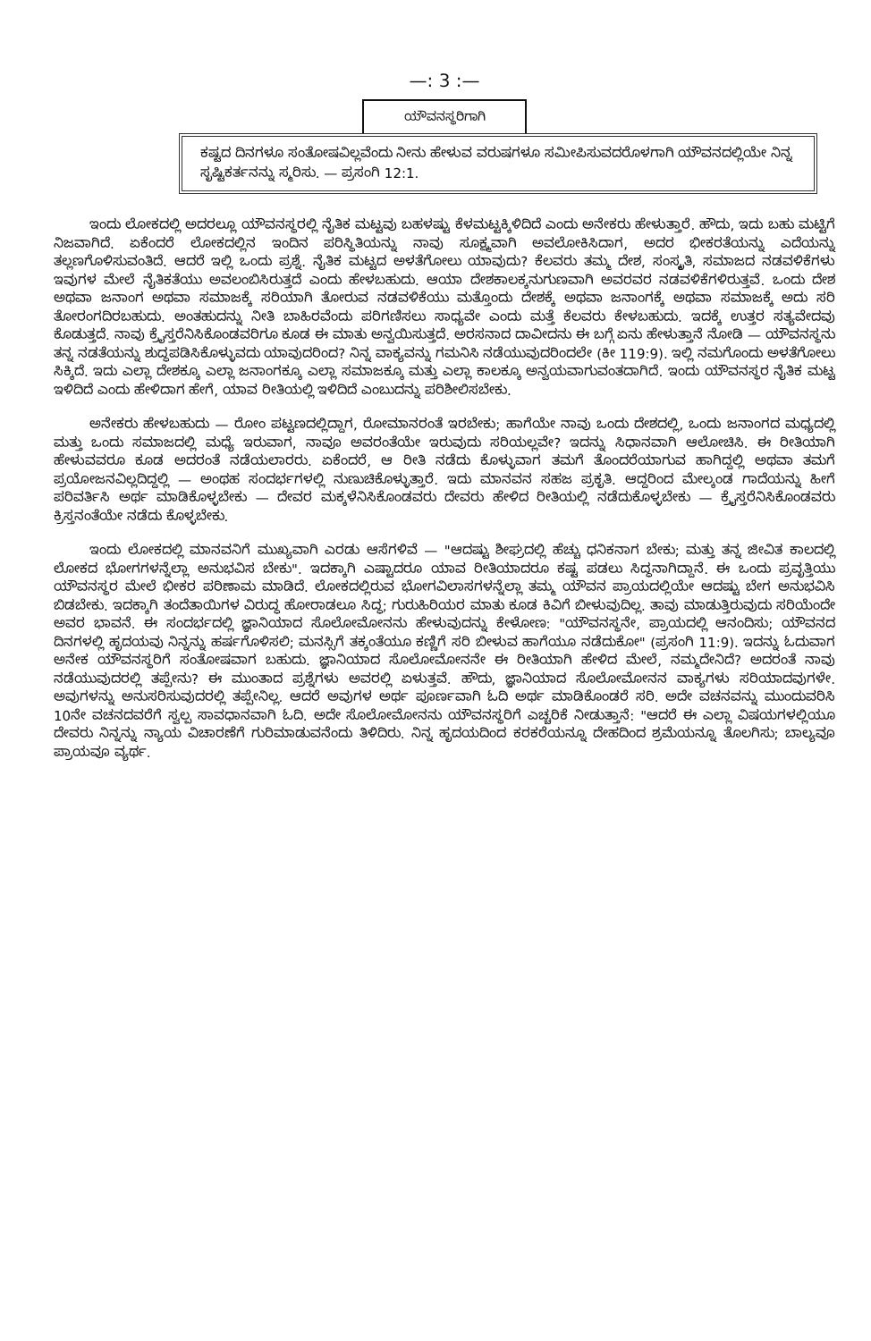—: 3 :—
ಯೌವನಸ್ಥರಿಗಾಗಿ
ಕಷ್ಟದ ದಿನಗಳೂ ಸಂತೋಷವಿಲ್ಲವೆಂದು ನೀನು ಹೇಳುವ ವರುಷಗಳೂ ಸಮೀಪಿಸುವದರೊಳಗಾಗಿ ಯೌವನದಲ್ಲಿಯೇ ನಿನ್ನ ಸೃಷ್ಟಿಕರ್ತನನ್ನು ಸ್ಮರಿಸು. — ಪ್ರಸಂಗಿ 12:1.
ಇಂದು ಲೋಕದಲ್ಲಿ ಅದರಲ್ಲೂ ಯೌವನಸ್ಥರಲ್ಲಿ ನೈತಿಕ ಮಟ್ಟವು ಬಹಳಷ್ಟು ಕೆಳಮಟ್ಟಕ್ಕಿಳಿದಿದೆ ಎಂದು ಅನೇಕರು ಹೇಳುತ್ತಾರೆ. ಹೌದು, ಇದು ಬಹು ಮಟ್ಟಿಗೆ ನಿಜವಾಗಿದೆ. ಏಕೆಂದರೆ ಲೋಕದಲ್ಲಿನ ಇಂದಿನ ಪರಿಸ್ಥಿತಿಯನ್ನು ನಾವು ಸೂಕ್ಷ್ಮವಾಗಿ ಅವಲೋಕಿಸಿದಾಗ, ಅದರ ಭೀಕರತೆಯನ್ನು ಎದೆಯನ್ನು ತಲ್ಲಣಗೊಳಿಸುವಂತಿದೆ. ಆದರೆ ಇಲ್ಲಿ ಒಂದು ಪ್ರಶ್ನೆ. ನೈತಿಕ ಮಟ್ಟದ ಅಳತೆಗೋಲು ಯಾವುದು? ಕೆಲವರು ತಮ್ಮ ದೇಶ, ಸಂಸ್ಕೃತಿ, ಸಮಾಜದ ನಡವಳಿಕೆಗಳು ಇವುಗಳ ಮೇಲೆ ನೈತಿಕತೆಯು ಅವಲಂಬಿಸಿರುತ್ತದೆ ಎಂದು ಹೇಳಬಹುದು. ಆಯಾ ದೇಶಕಾಲಕ್ಕನುಗುಣವಾಗಿ ಅವರವರ ನಡವಳಿಕೆಗಳಿರುತ್ತವೆ. ಒಂದು ದೇಶ ಅಥವಾ ಜನಾಂಗ ಅಥವಾ ಸಮಾಜಕ್ಕೆ ಸರಿಯಾಗಿ ತೋರುವ ನಡವಳಿಕೆಯು ಮತ್ತೊಂದು ದೇಶಕ್ಕೆ ಅಥವಾ ಜನಾಂಗಕ್ಕೆ ಅಥವಾ ಸಮಾಜಕ್ಕೆ ಅದು ಸರಿ ತೋರಂಗದಿರಬಹುದು. ಅಂತಹುದನ್ನು ನೀತಿ ಬಾಹಿರವೆಂದು ಪರಿಗಣಿಸಲು ಸಾಧ್ಯವೇ ಎಂದು ಮತ್ತೆ ಕೆಲವರು ಕೇಳಬಹುದು. ಇದಕ್ಕೆ ಉತ್ತರ ಸತ್ಯವೇದವು ಕೊಡುತ್ತದೆ. ನಾವು ಕ್ರೈಸ್ತರೆನಿಸಿಕೊಂಡವರಿಗೂ ಕೂಡ ಈ ಮಾತು ಅನ್ವಯಿಸುತ್ತದೆ. ಅರಸನಾದ ದಾವೀದನು ಈ ಬಗ್ಗೆ ಏನು ಹೇಳುತ್ತಾನೆ ನೋಡಿ — ಯೌವನಸ್ಥನು ತನ್ನ ನಡತೆಯನ್ನು ಶುದ್ಧಪಡಿಸಿಕೊಳ್ಳುವದು ಯಾವುದರಿಂದ? ನಿನ್ನ ವಾಕ್ಯವನ್ನು ಗಮನಿಸಿ ನಡೆಯುವುದರಿಂದಲೇ (ಕೀ 119:9). ಇಲ್ಲಿ ನಮಗೊಂದು ಅಳತೆಗೋಲು ಸಿಕ್ಕಿದೆ. ಇದು ಎಲ್ಲಾ ದೇಶಕ್ಕೂ ಎಲ್ಲಾ ಜನಾಂಗಕ್ಕೂ ಎಲ್ಲಾ ಸಮಾಜಕ್ಕೂ ಮತ್ತು ಎಲ್ಲಾ ಕಾಲಕ್ಕೂ ಅನ್ವಯವಾಗುವಂತದಾಗಿದೆ. ಇಂದು ಯೌವನಸ್ಥರ ನೈತಿಕ ಮಟ್ಟ ಇಳಿದಿದೆ ಎಂದು ಹೇಳಿದಾಗ ಹೇಗೆ, ಯಾವ ರೀತಿಯಲ್ಲಿ ಇಳಿದಿದೆ ಎಂಬುದನ್ನು ಪರಿಶೀಲಿಸಬೇಕು.
ಅನೇಕರು ಹೇಳಬಹುದು — ರೋಂ ಪಟ್ಟಣದಲ್ಲಿದ್ದಾಗ, ರೋಮಾನರಂತೆ ಇರಬೇಕು; ಹಾಗೆಯೇ ನಾವು ಒಂದು ದೇಶದಲ್ಲಿ, ಒಂದು ಜನಾಂಗದ ಮಧ್ಯದಲ್ಲಿ ಮತ್ತು ಒಂದು ಸಮಾಜದಲ್ಲಿ ಮಧ್ಯೆ ಇರುವಾಗ, ನಾವೂ ಅವರಂತೆಯೇ ಇರುವುದು ಸರಿಯಲ್ಲವೇ? ಇದನ್ನು ಸಿಧಾನವಾಗಿ ಆಲೋಚಿಸಿ. ಈ ರೀತಿಯಾಗಿ ಹೇಳುವವರೂ ಕೂಡ ಅದರಂತೆ ನಡೆಯಲಾರರು. ಏಕೆಂದರೆ, ಆ ರೀತಿ ನಡೆದು ಕೊಳ್ಳುವಾಗ ತಮಗೆ ತೊಂದರೆಯಾಗುವ ಹಾಗಿದ್ದಲ್ಲಿ ಅಥವಾ ತಮಗೆ ಪ್ರಯೋಜನವಿಲ್ಲದಿದ್ದಲ್ಲಿ — ಅಂಥಹ ಸಂದರ್ಭಗಳಲ್ಲಿ ನುಣುಚಿಕೊಳ್ಳುತ್ತಾರೆ. ಇದು ಮಾನವನ ಸಹಜ ಪ್ರಕೃತಿ. ಆದ್ದರಿಂದ ಮೇಲ್ಕಂಡ ಗಾದೆಯನ್ನು ಹೀಗೆ ಪರಿವರ್ತಿಸಿ ಅರ್ಥ ಮಾಡಿಕೊಳ್ಳಬೇಕು — ದೇವರ ಮಕ್ಕಳೆನಿಸಿಕೊಂಡವರು ದೇವರು ಹೇಳಿದ ರೀತಿಯಲ್ಲಿ ನಡೆದುಕೊಳ್ಳಬೇಕು — ಕ್ರೈಸ್ತರೆನಿಸಿಕೊಂಡವರು ಕ್ರಿಸ್ತನಂತೆಯೇ ನಡೆದು ಕೊಳ್ಳಬೇಕು.
ಇಂದು ಲೋಕದಲ್ಲಿ ಮಾನವನಿಗೆ ಮುಖ್ಯವಾಗಿ ಎರಡು ಆಸೆಗಳಿವೆ — "ಆದಷ್ಟು ಶೀಘ್ರದಲ್ಲಿ ಹೆಚ್ಚು ಧನಿಕನಾಗ ಬೇಕು; ಮತ್ತು ತನ್ನ ಜೀವಿತ ಕಾಲದಲ್ಲಿ ಲೋಕದ ಭೋಗಗಳನ್ನೆಲ್ಲಾ ಅನುಭವಿಸ ಬೇಕು". ಇದಕ್ಕಾಗಿ ಎಷ್ಟಾದರೂ ಯಾವ ರೀತಿಯಾದರೂ ಕಷ್ಟ ಪಡಲು ಸಿದ್ಧನಾಗಿದ್ದಾನೆ. ಈ ಒಂದು ಪ್ರವೃತ್ತಿಯು ಯೌವನಸ್ಥರ ಮೇಲೆ ಭೀಕರ ಪರಿಣಾಮ ಮಾಡಿದೆ. ಲೋಕದಲ್ಲಿರುವ ಭೋಗವಿಲಾಸಗಳನ್ನೆಲ್ಲಾ ತಮ್ಮ ಯೌವನ ಪ್ರಾಯದಲ್ಲಿಯೇ ಆದಷ್ಟು ಬೇಗ ಅನುಭವಿಸಿ ಬಿಡಬೇಕು. ಇದಕ್ಕಾಗಿ ತಂದೆತಾಯಿಗಳ ವಿರುದ್ಧ ಹೋರಾಡಲೂ ಸಿದ್ಧ; ಗುರುಹಿರಿಯರ ಮಾತು ಕೂಡ ಕಿವಿಗೆ ಬೀಳುವುದಿಲ್ಲ. ತಾವು ಮಾಡುತ್ತಿರುವುದು ಸರಿಯೆಂದೇ ಅವರ ಭಾವನೆ. ಈ ಸಂದರ್ಭದಲ್ಲಿ ಜ್ಞಾನಿಯಾದ ಸೊಲೋಮೋನನು ಹೇಳುವುದನ್ನು ಕೇಳೋಣ: "ಯೌವನಸ್ಥನೇ, ಪ್ರಾಯದಲ್ಲಿ ಆನಂದಿಸು; ಯೌವನದ ದಿನಗಳಲ್ಲಿ ಹೃದಯವು ನಿನ್ನನ್ನು ಹರ್ಷಗೊಳಿಸಲಿ; ಮನಸ್ಸಿಗೆ ತಕ್ಕಂತೆಯೂ ಕಣ್ಣಿಗೆ ಸರಿ ಬೀಳುವ ಹಾಗೆಯೂ ನಡೆದುಕೋ" (ಪ್ರಸಂಗಿ 11:9). ಇದನ್ನು ಓದುವಾಗ ಅನೇಕ ಯೌವನಸ್ಥರಿಗೆ ಸಂತೋಷವಾಗ ಬಹುದು. ಜ್ಞಾನಿಯಾದ ಸೊಲೋಮೋನನೇ ಈ ರೀತಿಯಾಗಿ ಹೇಳಿದ ಮೇಲೆ, ನಮ್ಮದೇನಿದೆ? ಅದರಂತೆ ನಾವು ನಡೆಯುವುದರಲ್ಲಿ ತಪ್ಪೇನು? ಈ ಮುಂತಾದ ಪ್ರಶ್ನೆಗಳು ಅವರಲ್ಲಿ ಏಳುತ್ತವೆ. ಹೌದು, ಜ್ಞಾನಿಯಾದ ಸೊಲೋಮೋನನ ವಾಕ್ಯಗಳು ಸರಿಯಾದವುಗಳೇ. ಅವುಗಳನ್ನು ಅನುಸರಿಸುವುದರಲ್ಲಿ ತಪ್ಪೇನಿಲ್ಲ. ಆದರೆ ಅವುಗಳ ಅರ್ಥ ಪೂರ್ಣವಾಗಿ ಓದಿ ಅರ್ಥ ಮಾಡಿಕೊಂಡರೆ ಸರಿ. ಅದೇ ವಚನವನ್ನು ಮುಂದುವರಿಸಿ 10ನೇ ವಚನದವರೆಗೆ ಸ್ವಲ್ಪ ಸಾವಧಾನವಾಗಿ ಓದಿ. ಅದೇ ಸೊಲೋಮೋನನು ಯೌವನಸ್ಥರಿಗೆ ಎಚ್ಚರಿಕೆ ನೀಡುತ್ತಾನೆ: "ಆದರೆ ಈ ಎಲ್ಲಾ ವಿಷಯಗಳಲ್ಲಿಯೂ ದೇವರು ನಿನ್ನನ್ನು ನ್ಯಾಯ ವಿಚಾರಣೆಗೆ ಗುರಿಮಾಡುವನೆಂದು ತಿಳಿದಿರು. ನಿನ್ನ ಹೃದಯದಿಂದ ಕರಕರೆಯನ್ನೂ ದೇಹದಿಂದ ಶ್ರಮೆಯನ್ನೂ ತೊಲಗಿಸು; ಬಾಲ್ಯವೂ ಪ್ರಾಯವೂ ವ್ಯರ್ಥ.